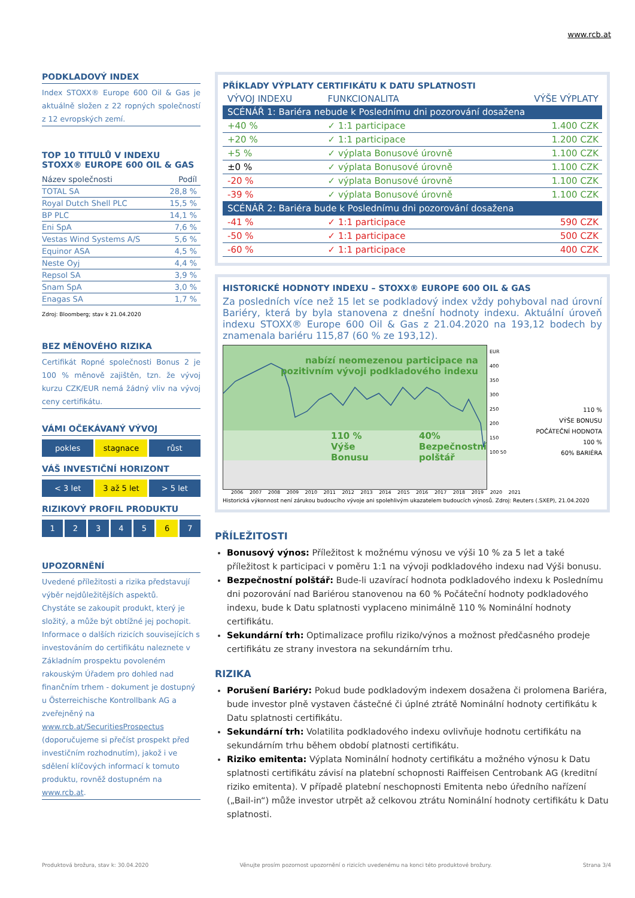www.rcb.at
PODKLADOVÝ INDEX
Index STOXX® Europe 600 Oil & Gas je aktuálně složen z 22 ropných společností z 12 evropských zemí.
TOP 10 TITULŮ V INDEXU
STOXX® EUROPE 600 OIL & GAS
| Název společnosti | Podíl |
| --- | --- |
| TOTAL SA | 28,8 % |
| Royal Dutch Shell PLC | 15,5 % |
| BP PLC | 14,1 % |
| Eni SpA | 7,6 % |
| Vestas Wind Systems A/S | 5,6 % |
| Equinor ASA | 4,5 % |
| Neste Oyj | 4,4 % |
| Repsol SA | 3,9 % |
| Snam SpA | 3,0 % |
| Enagas SA | 1,7 % |
Zdroj: Bloomberg; stav k 21.04.2020
BEZ MĚNOVÉHO RIZIKA
Certifikát Ropné společnosti Bonus 2 je 100 % měnově zajištěn, tzn. že vývoj kurzu CZK/EUR nemá žádný vliv na vývoj ceny certifikátu.
VÁMI OČEKÁVANÝ VÝVOJ
pokles stagnace růst
VÁŠ INVESTIČNÍ HORIZONT
< 3 let 3 až 5 let > 5 let
RIZIKOVÝ PROFIL PRODUKTU
1 2 3 4 5 6 7
UPOZORNĚNÍ
Uvedené příležitosti a rizika představují výběr nejdůležitějších aspektů.
Chystáte se zakoupit produkt, který je složitý, a může být obtížné jej pochopit.
Informace o dalších rizicích souvisejících s investováním do certifikátu naleznete v Základním prospektu povoleném rakouským Úřadem pro dohled nad finančním trhem - dokument je dostupný u Österreichische Kontrollbank AG a zveřejněný na www.rcb.at/SecuritiesProspectus (doporučujeme si přečíst prospekt před investičním rozhodnutím), jakož i ve sdělení klíčových informací k tomuto produktu, rovněž dostupném na www.rcb.at.
PŘÍKLADY VÝPLATY CERTIFIKÁTU K DATU SPLATNOSTI
| VÝVOJ INDEXU | FUNKCIONALITA | VÝŠE VÝPLATY |
| SCÉNÁŘ 1: Bariéra nebude k Poslednímu dni pozorování dosažena | | |
| +40 % | ✓ 1:1 participace | 1.400 CZK |
| +20 % | ✓ 1:1 participace | 1.200 CZK |
| +5 % | ✓ výplata Bonusové úrovně | 1.100 CZK |
| ±0 % | ✓ výplata Bonusové úrovně | 1.100 CZK |
| -20 % | ✓ výplata Bonusové úrovně | 1.100 CZK |
| -39 % | ✓ výplata Bonusové úrovně | 1.100 CZK |
| SCÉNÁŘ 2: Bariéra bude k Poslednímu dni pozorování dosažena | | |
| -41 % | ✓ 1:1 participace | 590 CZK |
| -50 % | ✓ 1:1 participace | 500 CZK |
| -60 % | ✓ 1:1 participace | 400 CZK |
HISTORICKÉ HODNOTY INDEXU – STOXX® EUROPE 600 OIL & GAS
Za posledních více než 15 let se podkladový index vždy pohyboval nad úrovní Bariéry, která by byla stanovena z dnešní hodnoty indexu. Aktuální úroveň indexu STOXX® Europe 600 Oil & Gas z 21.04.2020 na 193,12 bodech by znamenala bariéru 115,87 (60 % ze 193,12).
nabízí neomezenou participace na
pozitivním vývoji podkladového indexu
110 %
Výše Bonusu 40%
Bezpečnostní
polštář
EUR 400 350 300 250 200 150 100 50
110 %
VÝŠE BONUSU
POČÁTEČNÍ HODNOTA
100 %
60% BARIÉRA
2006 2007 2008 2009 2010 2011 2012 2013 2014 2015 2016 2017 2018 2019 2020 2021
Historická výkonnost není zárukou budoucího vývoje ani spolehlivým ukazatelem budoucích výnosů. Zdroj: Reuters (.SXEP), 21.04.2020
PŘÍLEŽITOSTI
Bonusový výnos: Příležitost k možnému výnosu ve výši 10 % za 5 let a také příležitost k participaci v poměru 1:1 na vývoji podkladového indexu nad Výši bonusu.
Bezpečnostní polštář: Bude-li uzavírací hodnota podkladového indexu k Poslednímu dni pozorování nad Bariérou stanovenou na 60 % Počáteční hodnoty podkladového indexu, bude k Datu splatnosti vyplaceno minimálně 110 % Nominální hodnoty certifikátu.
Sekundární trh: Optimalizace profilu riziko/výnos a možnost předčasného prodeje certifikátu ze strany investora na sekundárním trhu.
RIZIKA
Porušení Bariéry: Pokud bude podkladovým indexem dosažena či prolomena Bariéra, bude investor plně vystaven částečné či úplné ztrátě Nominální hodnoty certifikátu k Datu splatnosti certifikátu.
Sekundární trh: Volatilita podkladového indexu ovlivňuje hodnotu certifikátu na sekundárním trhu během období platnosti certifikátu.
Riziko emitenta: Výplata Nominální hodnoty certifikátu a možného výnosu k Datu splatnosti certifikátu závisí na platební schopnosti Raiffeisen Centrobank AG (kreditní riziko emitenta). V případě platební neschopnosti Emitenta nebo úředního nařízení („Bail-in“) může investor utrpět až celkovou ztrátu Nominální hodnoty certifikátu k Datu splatnosti.
Produktová brožura, stav k: 30.04.2020 Věnujte prosím pozornost upozornění o rizicích uvedenému na konci této produktové brožury. Strana 3/4